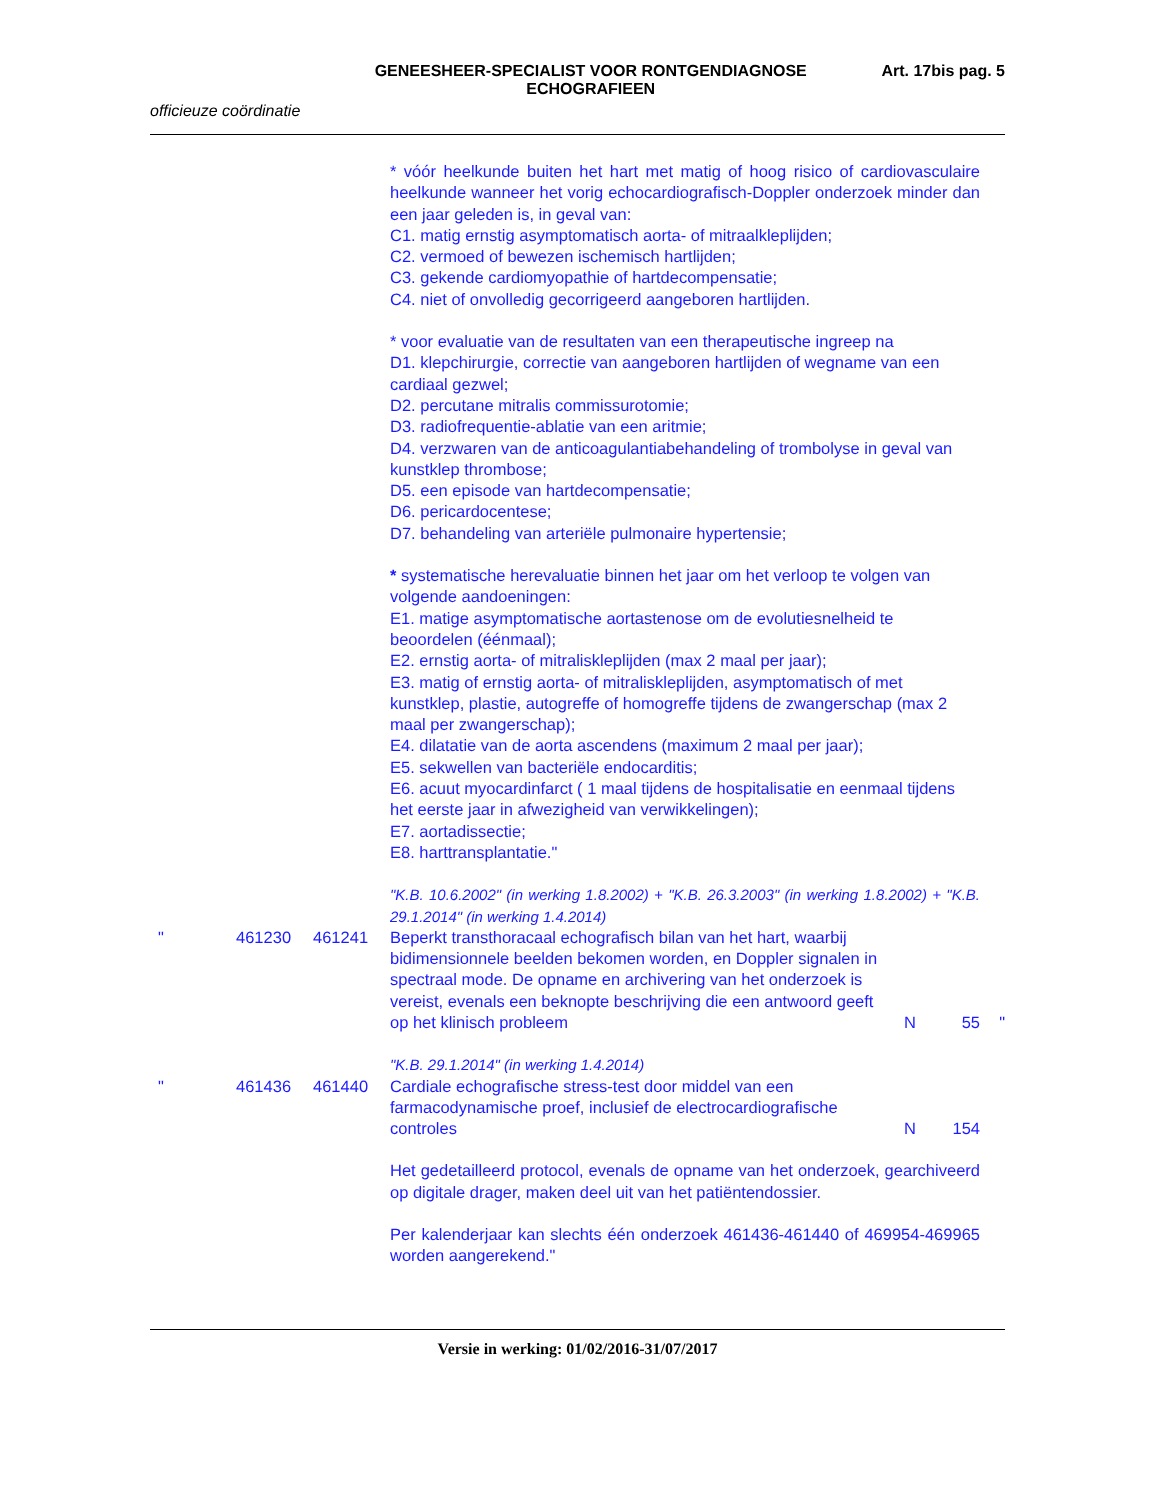GENEESHEER-SPECIALIST VOOR RONTGENDIAGNOSE
ECHOGRAFIEEN
Art. 17bis pag. 5
officieuze coördinatie
* vóór heelkunde buiten het hart met matig of hoog risico of cardiovasculaire heelkunde wanneer het vorig echocardiografisch-Doppler onderzoek minder dan een jaar geleden is, in geval van:
C1. matig ernstig asymptomatisch aorta- of mitraalkleplijden;
C2. vermoed of bewezen ischemisch hartlijden;
C3. gekende cardiomyopathie of hartdecompensatie;
C4. niet of onvolledig gecorrigeerd aangeboren hartlijden.
* voor evaluatie van de resultaten van een therapeutische ingreep na
D1. klepchirurgie, correctie van aangeboren hartlijden of wegname van een cardiaal gezwel;
D2. percutane mitralis commissurotomie;
D3. radiofrequentie-ablatie van een aritmie;
D4. verzwaren van de anticoagulantiabehandeling of trombolyse in geval van kunstklep thrombose;
D5. een episode van hartdecompensatie;
D6. pericardocentese;
D7. behandeling van arteriële pulmonaire hypertensie;
* systematische herevaluatie binnen het jaar om het verloop te volgen van volgende aandoeningen:
E1. matige asymptomatische aortastenose om de evolutiesnelheid te beoordelen (éénmaal);
E2. ernstig aorta- of mitraliskleplijden (max 2 maal per jaar);
E3. matig of ernstig aorta- of mitraliskleplijden, asymptomatisch of met kunstklep, plastie, autogreffe of homogreffe tijdens de zwangerschap (max 2 maal per zwangerschap);
E4. dilatatie van de aorta ascendens (maximum 2 maal per jaar);
E5. sekwellen van bacteriële endocarditis;
E6. acuut myocardinfarct ( 1 maal tijdens de hospitalisatie en eenmaal tijdens het eerste jaar in afwezigheid van verwikkelingen);
E7. aortadissectie;
E8. harttransplantatie."
"K.B. 10.6.2002" (in werking 1.8.2002) + "K.B. 26.3.2003" (in werking 1.8.2002) + "K.B. 29.1.2014" (in werking 1.4.2014)
"
461230
461241
Beperkt transthoracaal echografisch bilan van het hart, waarbij bidimensionnele beelden bekomen worden, en Doppler signalen in spectraal mode. De opname en archivering van het onderzoek is vereist, evenals een beknopte beschrijving die een antwoord geeft op het klinisch probleem
N
55
"
"K.B. 29.1.2014" (in werking 1.4.2014)
"
461436
461440
Cardiale echografische stress-test door middel van een farmacodynamische proef, inclusief de electrocardiografische controles
N
154
Het gedetailleerd protocol, evenals de opname van het onderzoek, gearchiveerd op digitale drager, maken deel uit van het patiëntendossier.
Per kalenderjaar kan slechts één onderzoek 461436-461440 of 469954-469965 worden aangerekend."
Versie in werking: 01/02/2016-31/07/2017